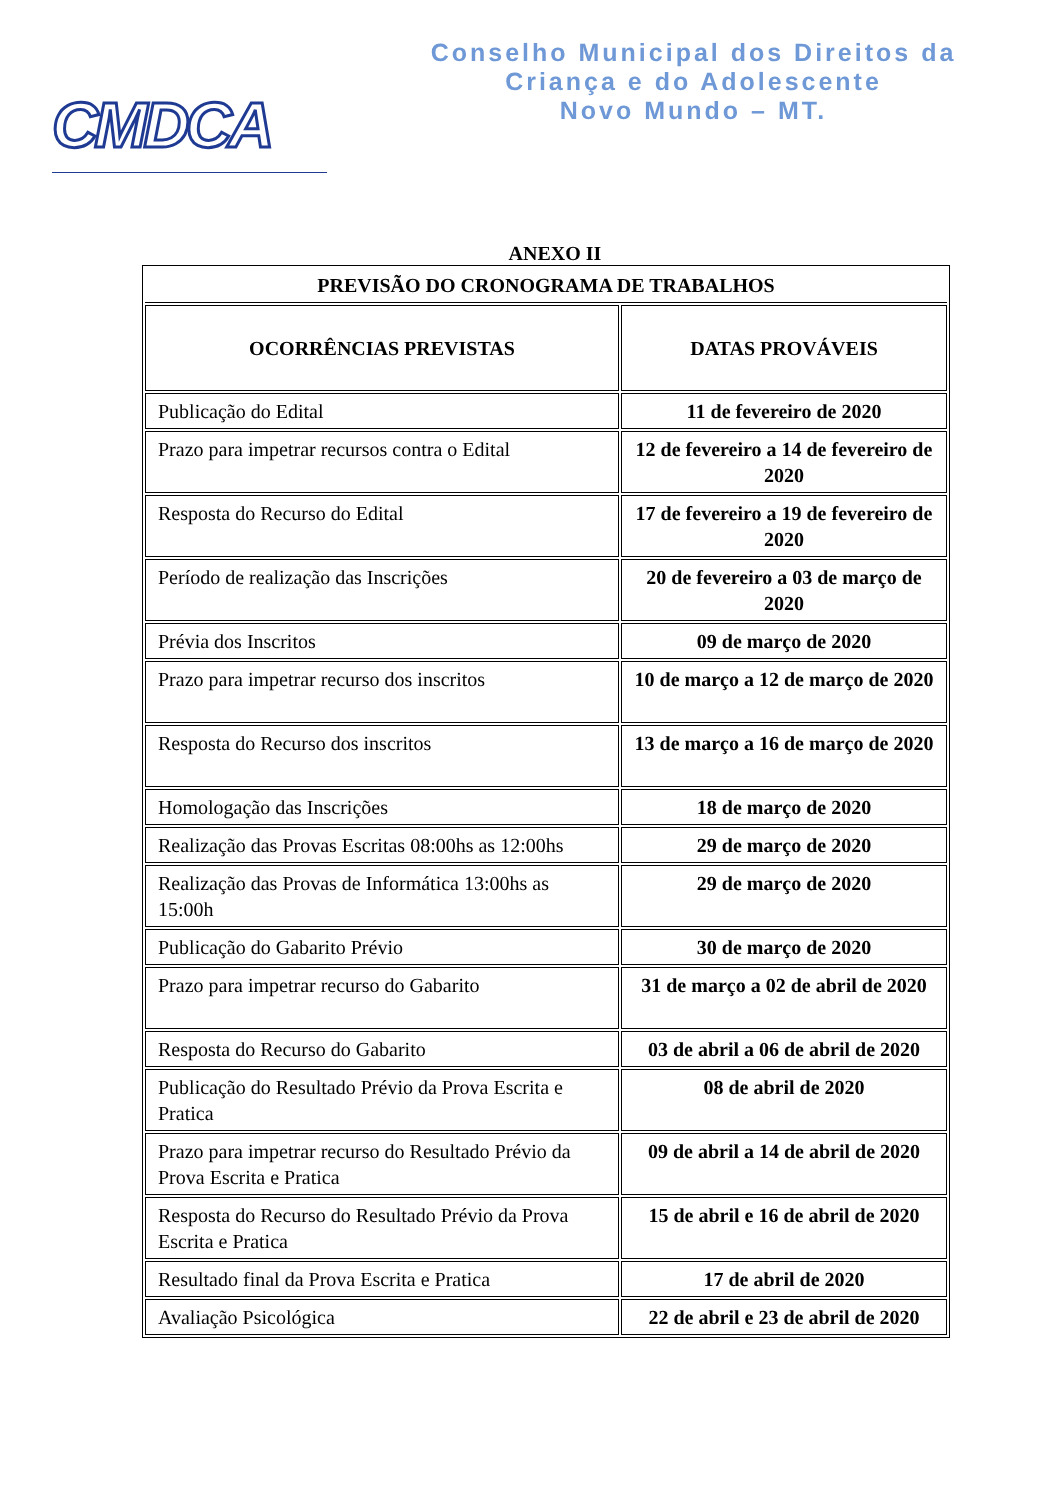CMDCA
Conselho Municipal dos Direitos da
Criança e do Adolescente
Novo Mundo – MT.
ANEXO II
| PREVISÃO DO CRONOGRAMA DE TRABALHOS | |
| OCORRÊNCIAS PREVISTAS | DATAS PROVÁVEIS |
| Publicação do Edital | 11 de fevereiro de 2020 |
| Prazo para impetrar recursos contra o Edital | 12 de fevereiro a 14 de fevereiro de 2020 |
| Resposta do Recurso do Edital | 17 de fevereiro a 19 de fevereiro de 2020 |
| Período de realização das Inscrições | 20 de fevereiro a 03 de março de 2020 |
| Prévia dos Inscritos | 09 de março de 2020 |
| Prazo para impetrar recurso dos inscritos | 10 de março a 12 de março de 2020 |
| Resposta do Recurso dos inscritos | 13 de março a 16 de março de 2020 |
| Homologação das Inscrições | 18 de março de 2020 |
| Realização das Provas Escritas 08:00hs as 12:00hs | 29 de março de 2020 |
| Realização das Provas de Informática 13:00hs as 15:00h | 29 de março de 2020 |
| Publicação do Gabarito Prévio | 30 de março de 2020 |
| Prazo para impetrar recurso do Gabarito | 31 de março a 02 de abril de 2020 |
| Resposta do Recurso do Gabarito | 03 de abril a 06 de abril de 2020 |
| Publicação do Resultado Prévio da Prova Escrita e Pratica | 08 de abril de 2020 |
| Prazo para impetrar recurso do Resultado Prévio da Prova Escrita e Pratica | 09 de abril a 14 de abril de 2020 |
| Resposta do Recurso do Resultado Prévio da Prova Escrita e Pratica | 15 de abril e 16 de abril de 2020 |
| Resultado final da Prova Escrita e Pratica | 17 de abril de 2020 |
| Avaliação Psicológica | 22 de abril e 23 de abril de 2020 |